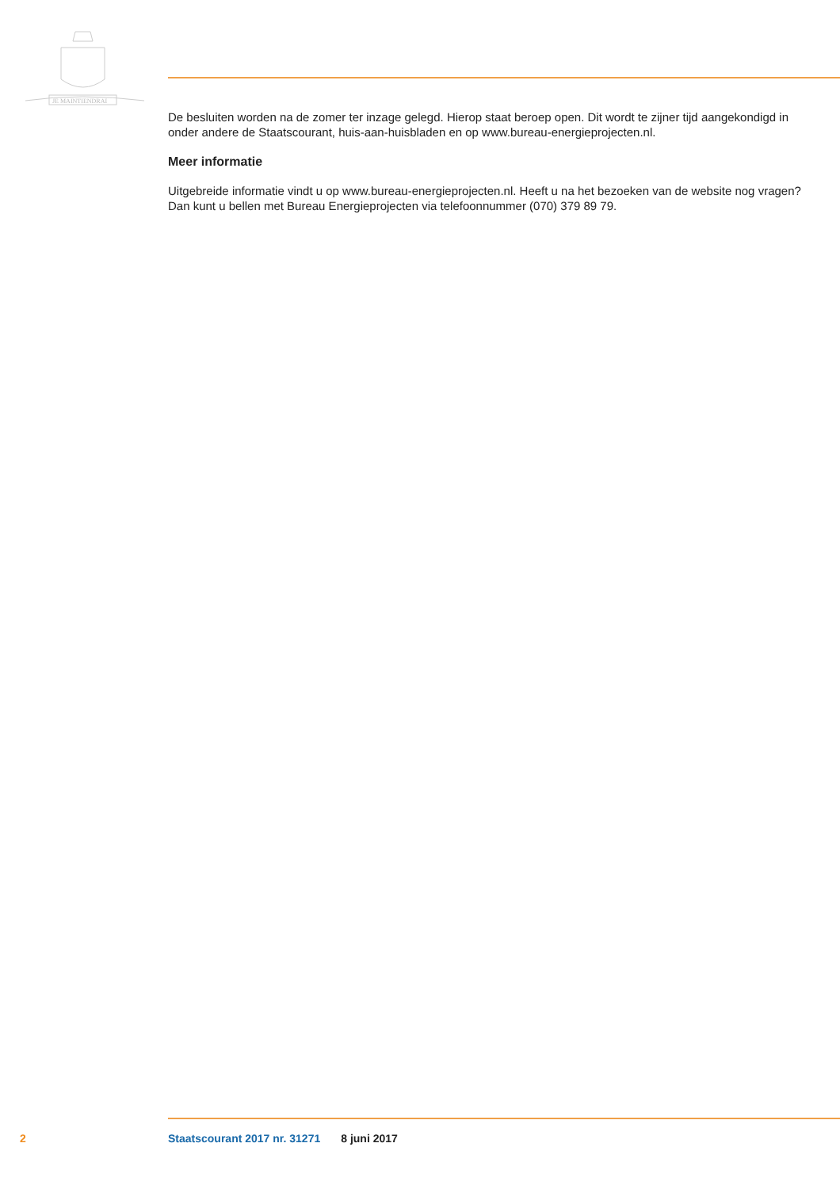JE MAINTIENDRAI
De besluiten worden na de zomer ter inzage gelegd. Hierop staat beroep open. Dit wordt te zijner tijd aangekondigd in onder andere de Staatscourant, huis-aan-huisbladen en op www.bureau-energieprojecten.nl.
Meer informatie
Uitgebreide informatie vindt u op www.bureau-energieprojecten.nl. Heeft u na het bezoeken van de website nog vragen? Dan kunt u bellen met Bureau Energieprojecten via telefoonnummer (070) 379 89 79.
2 Staatscourant 2017 nr. 31271 8 juni 2017